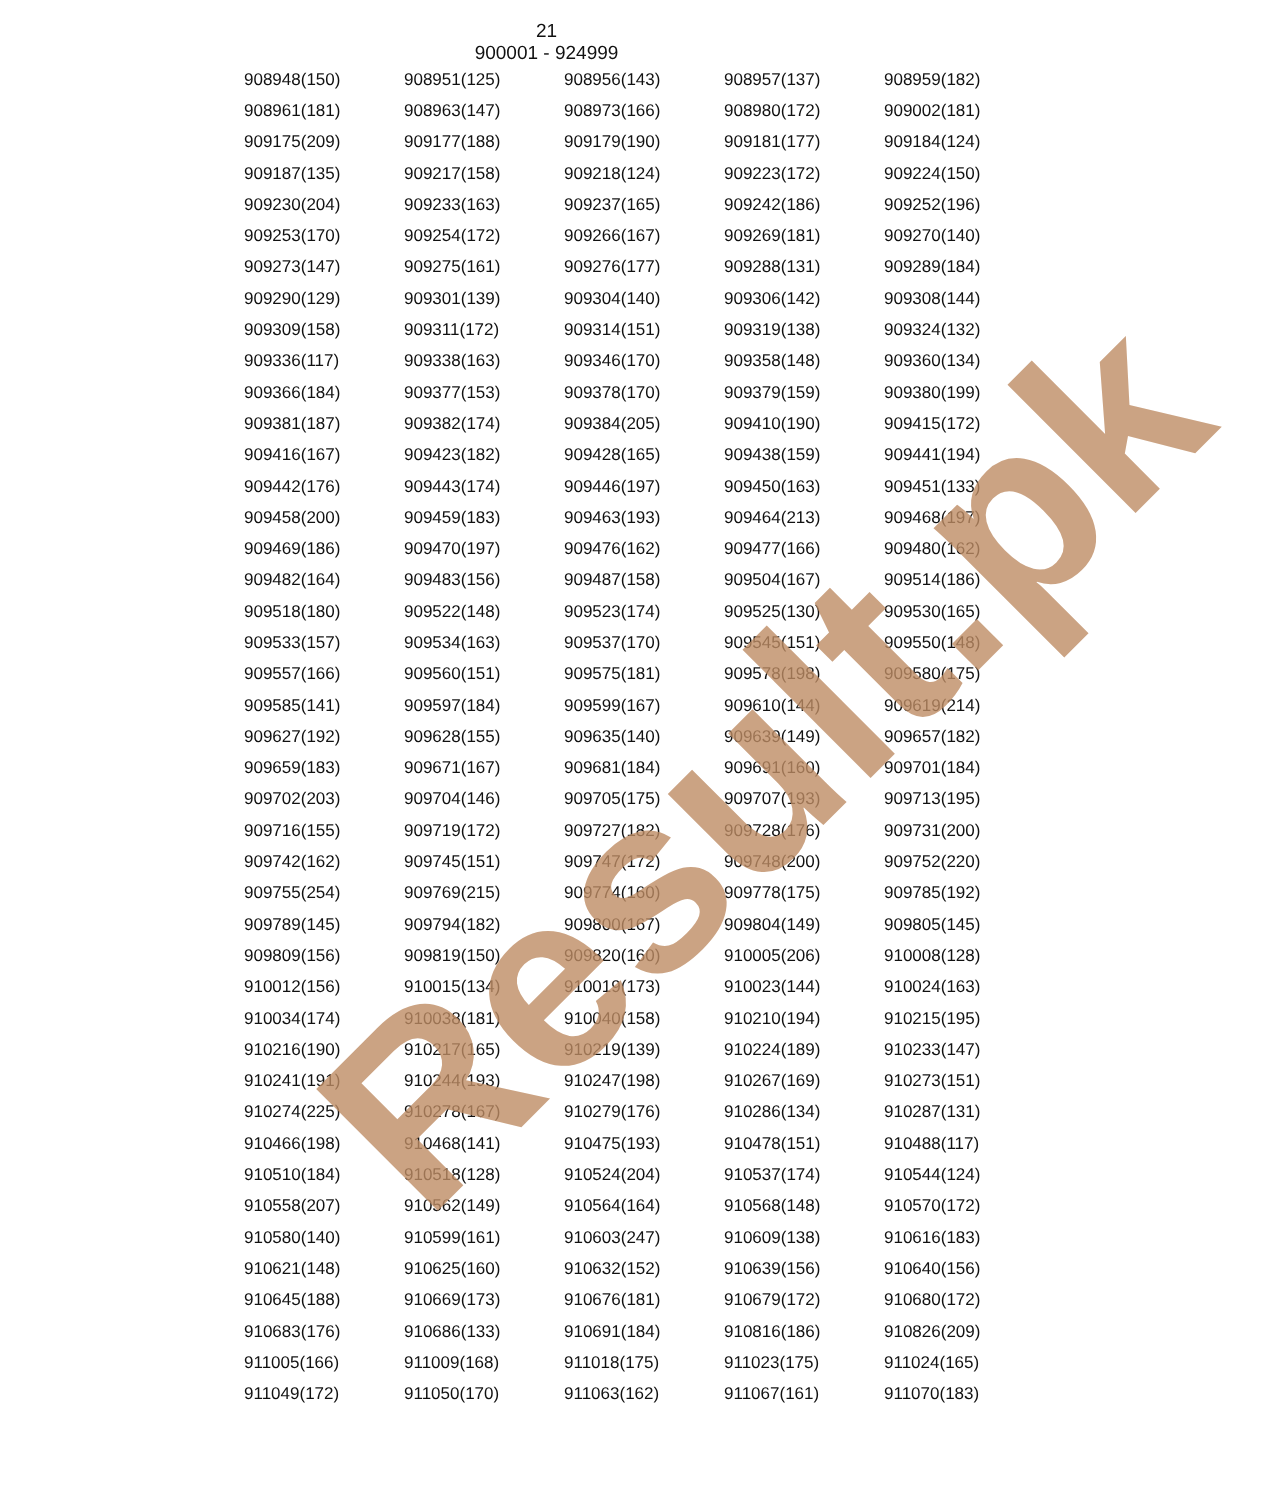21
900001 - 924999
| 908948(150) | 908951(125) | 908956(143) | 908957(137) | 908959(182) |
| 908961(181) | 908963(147) | 908973(166) | 908980(172) | 909002(181) |
| 909175(209) | 909177(188) | 909179(190) | 909181(177) | 909184(124) |
| 909187(135) | 909217(158) | 909218(124) | 909223(172) | 909224(150) |
| 909230(204) | 909233(163) | 909237(165) | 909242(186) | 909252(196) |
| 909253(170) | 909254(172) | 909266(167) | 909269(181) | 909270(140) |
| 909273(147) | 909275(161) | 909276(177) | 909288(131) | 909289(184) |
| 909290(129) | 909301(139) | 909304(140) | 909306(142) | 909308(144) |
| 909309(158) | 909311(172) | 909314(151) | 909319(138) | 909324(132) |
| 909336(117) | 909338(163) | 909346(170) | 909358(148) | 909360(134) |
| 909366(184) | 909377(153) | 909378(170) | 909379(159) | 909380(199) |
| 909381(187) | 909382(174) | 909384(205) | 909410(190) | 909415(172) |
| 909416(167) | 909423(182) | 909428(165) | 909438(159) | 909441(194) |
| 909442(176) | 909443(174) | 909446(197) | 909450(163) | 909451(133) |
| 909458(200) | 909459(183) | 909463(193) | 909464(213) | 909468(197) |
| 909469(186) | 909470(197) | 909476(162) | 909477(166) | 909480(162) |
| 909482(164) | 909483(156) | 909487(158) | 909504(167) | 909514(186) |
| 909518(180) | 909522(148) | 909523(174) | 909525(130) | 909530(165) |
| 909533(157) | 909534(163) | 909537(170) | 909545(151) | 909550(148) |
| 909557(166) | 909560(151) | 909575(181) | 909578(198) | 909580(175) |
| 909585(141) | 909597(184) | 909599(167) | 909610(144) | 909619(214) |
| 909627(192) | 909628(155) | 909635(140) | 909639(149) | 909657(182) |
| 909659(183) | 909671(167) | 909681(184) | 909691(160) | 909701(184) |
| 909702(203) | 909704(146) | 909705(175) | 909707(193) | 909713(195) |
| 909716(155) | 909719(172) | 909727(182) | 909728(176) | 909731(200) |
| 909742(162) | 909745(151) | 909747(172) | 909748(200) | 909752(220) |
| 909755(254) | 909769(215) | 909774(160) | 909778(175) | 909785(192) |
| 909789(145) | 909794(182) | 909800(167) | 909804(149) | 909805(145) |
| 909809(156) | 909819(150) | 909820(160) | 910005(206) | 910008(128) |
| 910012(156) | 910015(134) | 910019(173) | 910023(144) | 910024(163) |
| 910034(174) | 910038(181) | 910040(158) | 910210(194) | 910215(195) |
| 910216(190) | 910217(165) | 910219(139) | 910224(189) | 910233(147) |
| 910241(191) | 910244(193) | 910247(198) | 910267(169) | 910273(151) |
| 910274(225) | 910278(167) | 910279(176) | 910286(134) | 910287(131) |
| 910466(198) | 910468(141) | 910475(193) | 910478(151) | 910488(117) |
| 910510(184) | 910518(128) | 910524(204) | 910537(174) | 910544(124) |
| 910558(207) | 910562(149) | 910564(164) | 910568(148) | 910570(172) |
| 910580(140) | 910599(161) | 910603(247) | 910609(138) | 910616(183) |
| 910621(148) | 910625(160) | 910632(152) | 910639(156) | 910640(156) |
| 910645(188) | 910669(173) | 910676(181) | 910679(172) | 910680(172) |
| 910683(176) | 910686(133) | 910691(184) | 910816(186) | 910826(209) |
| 911005(166) | 911009(168) | 911018(175) | 911023(175) | 911024(165) |
| 911049(172) | 911050(170) | 911063(162) | 911067(161) | 911070(183) |
Result.pk